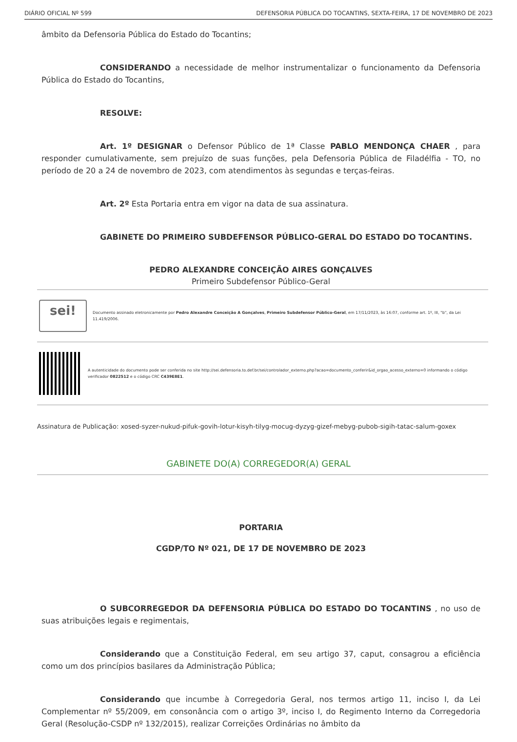DIÁRIO OFICIAL Nº 599 DEFENSORIA PÚBLICA DO TOCANTINS, SEXTA-FEIRA, 17 DE NOVEMBRO DE 2023
âmbito da Defensoria Pública do Estado do Tocantins;
CONSIDERANDO a necessidade de melhor instrumentalizar o funcionamento da Defensoria Pública do Estado do Tocantins,
RESOLVE:
Art. 1º DESIGNAR o Defensor Público de 1ª Classe PABLO MENDONÇA CHAER , para responder cumulativamente, sem prejuízo de suas funções, pela Defensoria Pública de Filadélfia - TO, no período de 20 a 24 de novembro de 2023, com atendimentos às segundas e terças-feiras.
Art. 2º Esta Portaria entra em vigor na data de sua assinatura.
GABINETE DO PRIMEIRO SUBDEFENSOR PÚBLICO-GERAL DO ESTADO DO TOCANTINS.
PEDRO ALEXANDRE CONCEIÇÃO AIRES GONÇALVES
Primeiro Subdefensor Público-Geral
sei!
Documento assinado eletronicamente por Pedro Alexandre Conceição A Gonçalves, Primeiro Subdefensor Público-Geral, em 17/11/2023, às 16:07, conforme art. 1º, III, "b", da Lei 11.419/2006.
A autenticidade do documento pode ser conferida no site http://sei.defensoria.to.def.br/sei/controlador_externo.php?acao=documento_conferir&id_orgao_acesso_externo=0 informando o código verificador 0822512 e o código CRC C439E8E1.
Assinatura de Publicação: xosed-syzer-nukud-pifuk-govih-lotur-kisyh-tilyg-mocug-dyzyg-gizef-mebyg-pubob-sigih-tatac-salum-goxex
GABINETE DO(A) CORREGEDOR(A) GERAL
PORTARIA
CGDP/TO Nº 021, DE 17 DE NOVEMBRO DE 2023
O SUBCORREGEDOR DA DEFENSORIA PÚBLICA DO ESTADO DO TOCANTINS , no uso de suas atribuições legais e regimentais,
Considerando que a Constituição Federal, em seu artigo 37, caput, consagrou a eficiência como um dos princípios basilares da Administração Pública;
Considerando que incumbe à Corregedoria Geral, nos termos artigo 11, inciso I, da Lei Complementar nº 55/2009, em consonância com o artigo 3º, inciso I, do Regimento Interno da Corregedoria Geral (Resolução-CSDP nº 132/2015), realizar Correições Ordinárias no âmbito da